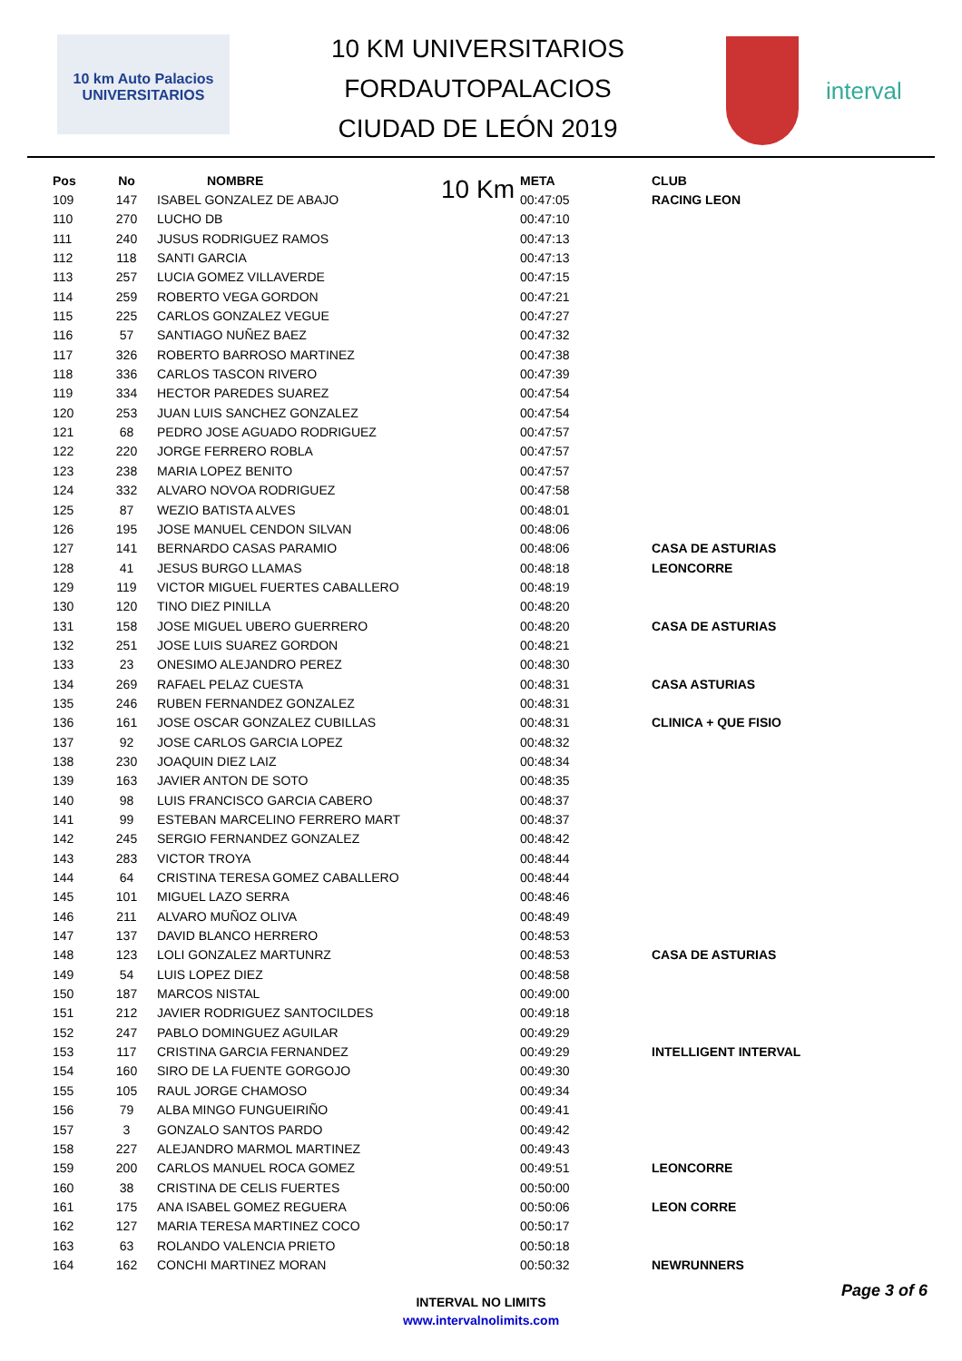10 km Auto Palacios UNIVERSITARIOS
10 KM UNIVERSITARIOS FORDAUTOPALACIOS
CIUDAD DE LEÓN 2019
10 Km
interval
| Pos | No | NOMBRE | META | CLUB |
| --- | --- | --- | --- | --- |
| 109 | 147 | ISABEL GONZALEZ DE ABAJO | 00:47:05 | RACING LEON |
| 110 | 270 | LUCHO DB | 00:47:10 | |
| 111 | 240 | JUSUS RODRIGUEZ RAMOS | 00:47:13 | |
| 112 | 118 | SANTI GARCIA | 00:47:13 | |
| 113 | 257 | LUCIA GOMEZ VILLAVERDE | 00:47:15 | |
| 114 | 259 | ROBERTO VEGA GORDON | 00:47:21 | |
| 115 | 225 | CARLOS GONZALEZ VEGUE | 00:47:27 | |
| 116 | 57 | SANTIAGO NUÑEZ BAEZ | 00:47:32 | |
| 117 | 326 | ROBERTO BARROSO MARTINEZ | 00:47:38 | |
| 118 | 336 | CARLOS TASCON RIVERO | 00:47:39 | |
| 119 | 334 | HECTOR PAREDES SUAREZ | 00:47:54 | |
| 120 | 253 | JUAN LUIS SANCHEZ GONZALEZ | 00:47:54 | |
| 121 | 68 | PEDRO JOSE AGUADO RODRIGUEZ | 00:47:57 | |
| 122 | 220 | JORGE FERRERO ROBLA | 00:47:57 | |
| 123 | 238 | MARIA LOPEZ BENITO | 00:47:57 | |
| 124 | 332 | ALVARO NOVOA RODRIGUEZ | 00:47:58 | |
| 125 | 87 | WEZIO BATISTA ALVES | 00:48:01 | |
| 126 | 195 | JOSE MANUEL CENDON SILVAN | 00:48:06 | |
| 127 | 141 | BERNARDO CASAS PARAMIO | 00:48:06 | CASA DE ASTURIAS |
| 128 | 41 | JESUS BURGO LLAMAS | 00:48:18 | LEONCORRE |
| 129 | 119 | VICTOR MIGUEL FUERTES CABALLERO | 00:48:19 | |
| 130 | 120 | TINO DIEZ PINILLA | 00:48:20 | |
| 131 | 158 | JOSE MIGUEL UBERO GUERRERO | 00:48:20 | CASA DE ASTURIAS |
| 132 | 251 | JOSE LUIS SUAREZ GORDON | 00:48:21 | |
| 133 | 23 | ONESIMO ALEJANDRO PEREZ | 00:48:30 | |
| 134 | 269 | RAFAEL PELAZ CUESTA | 00:48:31 | CASA ASTURIAS |
| 135 | 246 | RUBEN FERNANDEZ GONZALEZ | 00:48:31 | |
| 136 | 161 | JOSE OSCAR GONZALEZ CUBILLAS | 00:48:31 | CLINICA + QUE FISIO |
| 137 | 92 | JOSE CARLOS GARCIA LOPEZ | 00:48:32 | |
| 138 | 230 | JOAQUIN DIEZ LAIZ | 00:48:34 | |
| 139 | 163 | JAVIER ANTON DE SOTO | 00:48:35 | |
| 140 | 98 | LUIS FRANCISCO GARCIA CABERO | 00:48:37 | |
| 141 | 99 | ESTEBAN MARCELINO FERRERO MART | 00:48:37 | |
| 142 | 245 | SERGIO FERNANDEZ GONZALEZ | 00:48:42 | |
| 143 | 283 | VICTOR TROYA | 00:48:44 | |
| 144 | 64 | CRISTINA TERESA GOMEZ CABALLERO | 00:48:44 | |
| 145 | 101 | MIGUEL LAZO SERRA | 00:48:46 | |
| 146 | 211 | ALVARO MUÑOZ OLIVA | 00:48:49 | |
| 147 | 137 | DAVID BLANCO HERRERO | 00:48:53 | |
| 148 | 123 | LOLI GONZALEZ MARTUNRZ | 00:48:53 | CASA DE ASTURIAS |
| 149 | 54 | LUIS LOPEZ DIEZ | 00:48:58 | |
| 150 | 187 | MARCOS NISTAL | 00:49:00 | |
| 151 | 212 | JAVIER RODRIGUEZ SANTOCILDES | 00:49:18 | |
| 152 | 247 | PABLO DOMINGUEZ AGUILAR | 00:49:29 | |
| 153 | 117 | CRISTINA GARCIA FERNANDEZ | 00:49:29 | INTELLIGENT INTERVAL |
| 154 | 160 | SIRO DE LA FUENTE GORGOJO | 00:49:30 | |
| 155 | 105 | RAUL JORGE CHAMOSO | 00:49:34 | |
| 156 | 79 | ALBA MINGO FUNGUEIRIÑO | 00:49:41 | |
| 157 | 3 | GONZALO SANTOS PARDO | 00:49:42 | |
| 158 | 227 | ALEJANDRO MARMOL MARTINEZ | 00:49:43 | |
| 159 | 200 | CARLOS MANUEL ROCA GOMEZ | 00:49:51 | LEONCORRE |
| 160 | 38 | CRISTINA DE CELIS FUERTES | 00:50:00 | |
| 161 | 175 | ANA ISABEL GOMEZ REGUERA | 00:50:06 | LEON CORRE |
| 162 | 127 | MARIA TERESA MARTINEZ COCO | 00:50:17 | |
| 163 | 63 | ROLANDO VALENCIA PRIETO | 00:50:18 | |
| 164 | 162 | CONCHI MARTINEZ MORAN | 00:50:32 | NEWRUNNERS |
INTERVAL NO LIMITS
www.intervalnolimits.com
Page 3 of 6